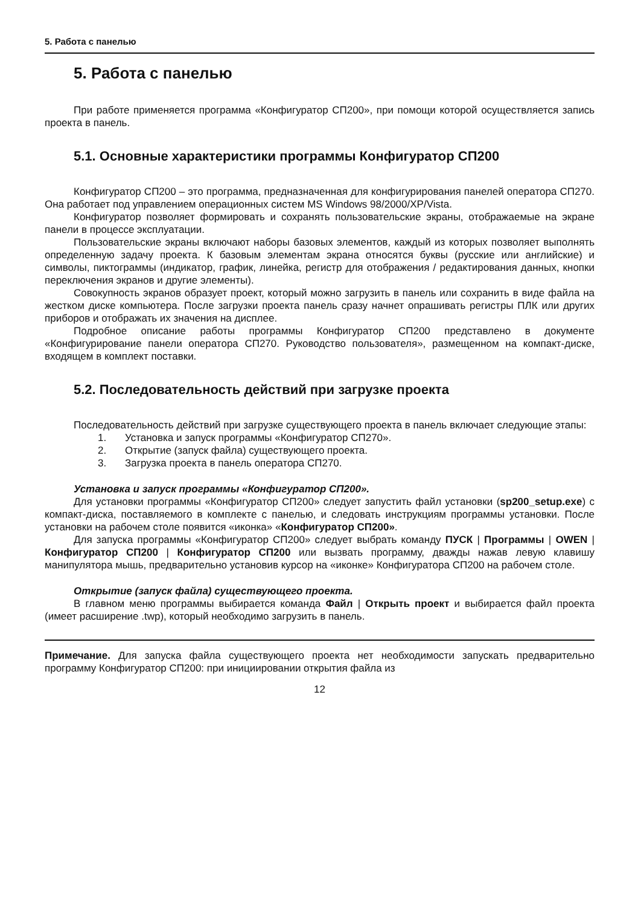5. Работа с панелью
5. Работа с панелью
При работе применяется программа «Конфигуратор СП200», при помощи которой осуществляется запись проекта в панель.
5.1. Основные характеристики программы Конфигуратор СП200
Конфигуратор СП200 – это программа, предназначенная для конфигурирования панелей оператора СП270. Она работает под управлением операционных систем MS Windows 98/2000/XP/Vista.
Конфигуратор позволяет формировать и сохранять пользовательские экраны, отображаемые на экране панели в процессе эксплуатации.
Пользовательские экраны включают наборы базовых элементов, каждый из которых позволяет выполнять определенную задачу проекта. К базовым элементам экрана относятся буквы (русские или английские) и символы, пиктограммы (индикатор, график, линейка, регистр для отображения / редактирования данных, кнопки переключения экранов и другие элементы).
Совокупность экранов образует проект, который можно загрузить в панель или сохранить в виде файла на жестком диске компьютера. После загрузки проекта панель сразу начнет опрашивать регистры ПЛК или других приборов и отображать их значения на дисплее.
Подробное описание работы программы Конфигуратор СП200 представлено в документе «Конфигурирование панели оператора СП270. Руководство пользователя», размещенном на компакт-диске, входящем в комплект поставки.
5.2. Последовательность действий при загрузке проекта
Последовательность действий при загрузке существующего проекта в панель включает следующие этапы:
1. Установка и запуск программы «Конфигуратор СП270».
2. Открытие (запуск файла) существующего проекта.
3. Загрузка проекта в панель оператора СП270.
Установка и запуск программы «Конфигуратор СП200».
Для установки программы «Конфигуратор СП200» следует запустить файл установки (sp200_setup.exe) с компакт-диска, поставляемого в комплекте с панелью, и следовать инструкциям программы установки. После установки на рабочем столе появится «иконка» «Конфигуратор СП200».
Для запуска программы «Конфигуратор СП200» следует выбрать команду ПУСК | Программы | OWEN | Конфигуратор СП200 | Конфигуратор СП200 или вызвать программу, дважды нажав левую клавишу манипулятора мышь, предварительно установив курсор на «иконке» Конфигуратора СП200 на рабочем столе.
Открытие (запуск файла) существующего проекта.
В главном меню программы выбирается команда Файл | Открыть проект и выбирается файл проекта (имеет расширение .twp), который необходимо загрузить в панель.
Примечание. Для запуска файла существующего проекта нет необходимости запускать предварительно программу Конфигуратор СП200: при инициировании открытия файла из
12